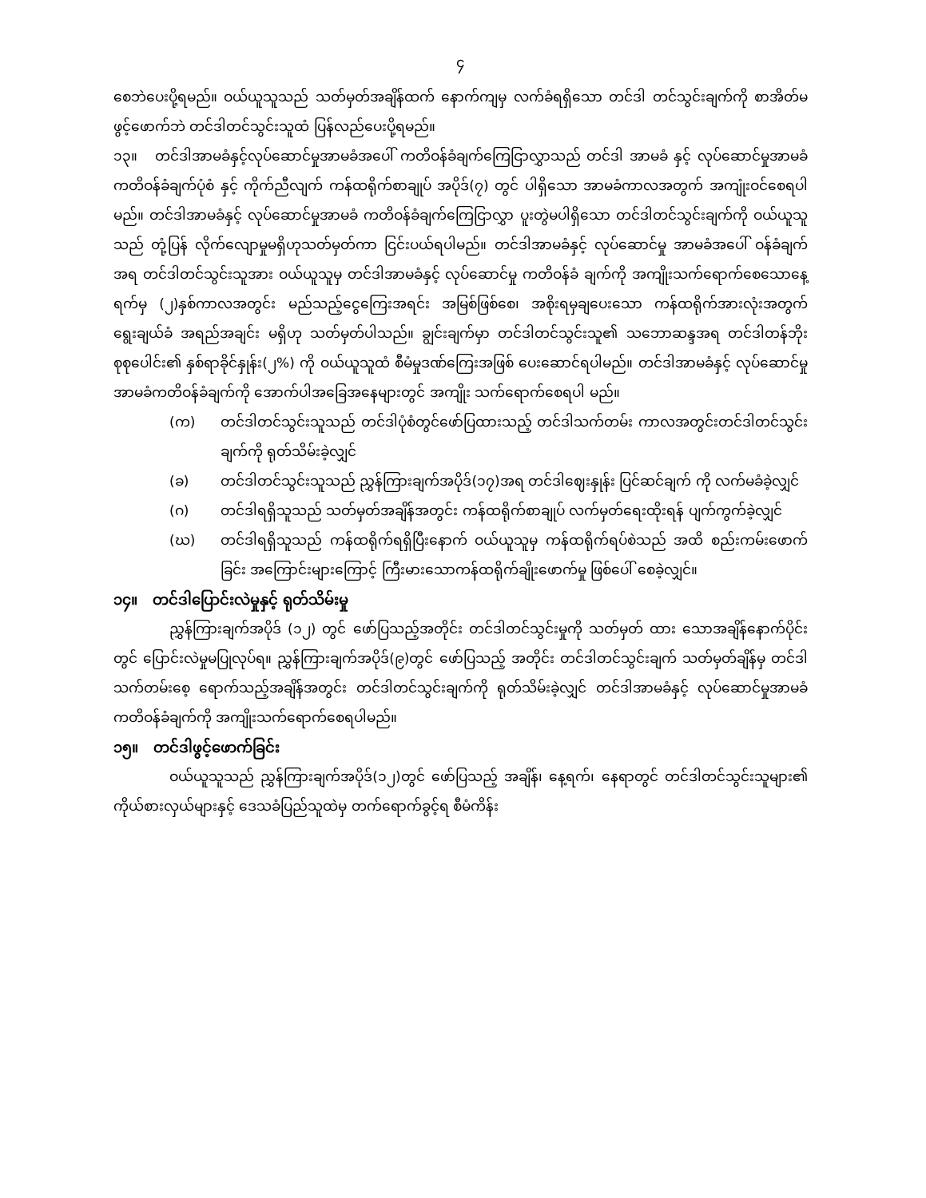၄
စေဘဲပေးပို့ရမည်။ ဝယ်ယူသူသည် သတ်မှတ်အချိန်ထက် နောက်ကျမှ လက်ခံရရှိသော တင်ဒါ တင်သွင်းချက်ကို စာအိတ်မဖွင့်ဖောက်ဘဲ တင်ဒါတင်သွင်းသူထံ ပြန်လည်ပေးပို့ရမည်။
၁၃။ တင်ဒါအာမခံနှင့်လုပ်ဆောင်မှုအာမခံအပေါ် ကတိဝန်ခံချက်ကြေငြာလွှာသည် တင်ဒါ အာမခံ နှင့် လုပ်ဆောင်မှုအာမခံကတိဝန်ခံချက်ပုံစံ နှင့် ကိုက်ညီလျက် ကန်ထရိုက်စာချုပ် အပိုဒ်(၇) တွင် ပါရှိသော အာမခံကာလအတွက် အကျုံးဝင်စေရပါမည်။ တင်ဒါအာမခံနှင့် လုပ်ဆောင်မှုအာမခံ ကတိဝန်ခံချက်ကြေငြာလွှာ ပူးတွဲမပါရှိသော တင်ဒါတင်သွင်းချက်ကို ဝယ်ယူသူသည် တုံ့ပြန် လိုက်လျောမှုမရှိဟုသတ်မှတ်ကာ ငြင်းပယ်ရပါမည်။ တင်ဒါအာမခံနှင့် လုပ်ဆောင်မှု အာမခံအပေါ် ဝန်ခံချက်အရ တင်ဒါတင်သွင်းသူအား ဝယ်ယူသူမှ တင်ဒါအာမခံနှင့် လုပ်ဆောင်မှု ကတိဝန်ခံ ချက်ကို အကျိုးသက်ရောက်စေသောနေ့ရက်မှ (၂)နှစ်ကာလအတွင်း မည်သည့်ငွေကြေးအရင်း အမြစ်ဖြစ်စေ၊ အစိုးရမှချပေးသော ကန်ထရိုက်အားလုံးအတွက် ရွေးချယ်ခံ အရည်အချင်း မရှိဟု သတ်မှတ်ပါသည်။ ချွင်းချက်မှာ တင်ဒါတင်သွင်းသူ၏ သဘောဆန္ဒအရ တင်ဒါတန်ဘိုး စုစုပေါင်း၏ နှစ်ရာခိုင်နှုန်း(၂%) ကို ဝယ်ယူသူထံ စီမံမှုဒဏ်ကြေးအဖြစ် ပေးဆောင်ရပါမည်။ တင်ဒါအာမခံနှင့် လုပ်ဆောင်မှု အာမခံကတိဝန်ခံချက်ကို အောက်ပါအခြေအနေများတွင် အကျိုး သက်ရောက်စေရပါ မည်။
(က) တင်ဒါတင်သွင်းသူသည် တင်ဒါပုံစံတွင်ဖော်ပြထားသည့် တင်ဒါသက်တမ်း ကာလအတွင်းတင်ဒါတင်သွင်းချက်ကို ရုတ်သိမ်းခဲ့လျှင်
(ခ) တင်ဒါတင်သွင်းသူသည် ညွှန်ကြားချက်အပိုဒ်(၁၇)အရ တင်ဒါဈေးနှုန်း ပြင်ဆင်ချက် ကို လက်မခံခဲ့လျှင်
(ဂ) တင်ဒါရရှိသူသည် သတ်မှတ်အချိန်အတွင်း ကန်ထရိုက်စာချုပ် လက်မှတ်ရေးထိုးရန် ပျက်ကွက်ခဲ့လျှင်
(ဃ) တင်ဒါရရှိသူသည် ကန်ထရိုက်ရရှိပြီးနောက် ဝယ်ယူသူမှ ကန်ထရိုက်ရပ်စဲသည် အထိ စည်းကမ်းဖောက်ခြင်း အကြောင်းများကြောင့် ကြီးမားသောကန်ထရိုက်ချိုးဖောက်မှု ဖြစ်ပေါ် စေခဲ့လျှင်။
၁၄။ တင်ဒါပြောင်းလဲမှုနှင့် ရုတ်သိမ်းမှု
ညွှန်ကြားချက်အပိုဒ် (၁၂) တွင် ဖော်ပြသည့်အတိုင်း တင်ဒါတင်သွင်းမှုကို သတ်မှတ် ထား သောအချိန်နောက်ပိုင်းတွင် ပြောင်းလဲမှုမပြုလုပ်ရ။ ညွှန်ကြားချက်အပိုဒ်(၉)တွင် ဖော်ပြသည့် အတိုင်း တင်ဒါတင်သွင်းချက် သတ်မှတ်ချိန်မှ တင်ဒါသက်တမ်းစေ့ ရောက်သည့်အချိန်အတွင်း တင်ဒါတင်သွင်းချက်ကို ရုတ်သိမ်းခဲ့လျှင် တင်ဒါအာမခံနှင့် လုပ်ဆောင်မှုအာမခံကတိဝန်ခံချက်ကို အကျိုးသက်ရောက်စေရပါမည်။
၁၅။ တင်ဒါဖွင့်ဖောက်ခြင်း
ဝယ်ယူသူသည် ညွှန်ကြားချက်အပိုဒ်(၁၂)တွင် ဖော်ပြသည့် အချိန်၊ နေ့ရက်၊ နေရာတွင် တင်ဒါတင်သွင်းသူများ၏ ကိုယ်စားလှယ်များနှင့် ဒေသခံပြည်သူထဲမှ တက်ရောက်ခွင့်ရ စီမံကိန်း